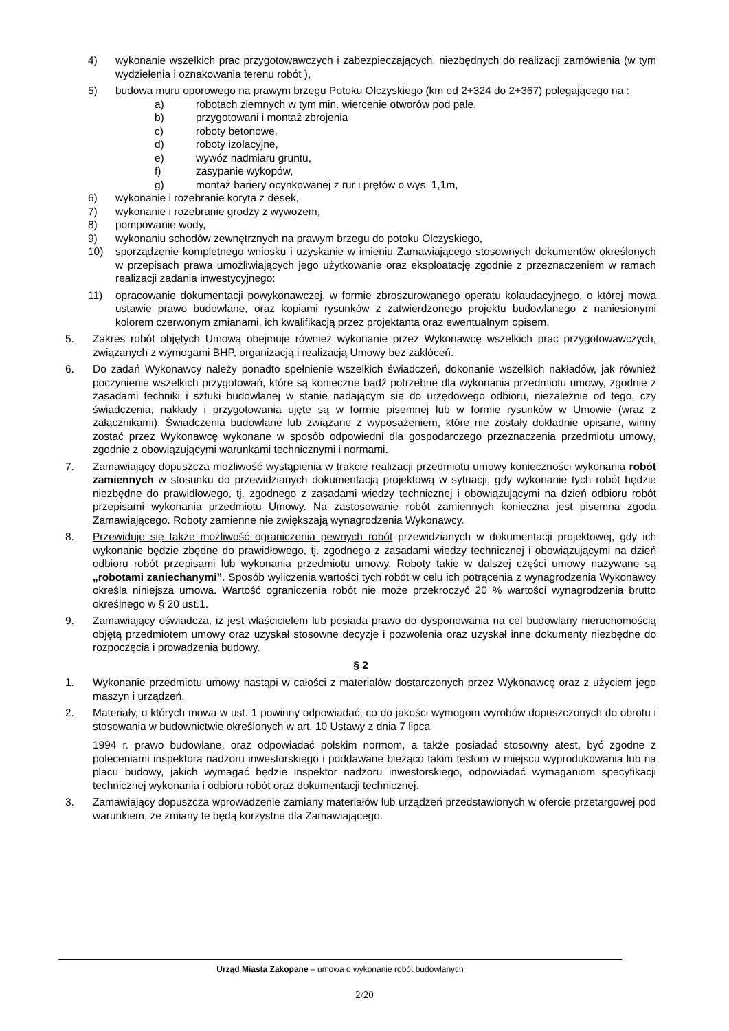4) wykonanie wszelkich prac przygotowawczych i zabezpieczających, niezbędnych do realizacji zamówienia (w tym wydzielenia i oznakowania terenu robót ),
5) budowa muru oporowego na prawym brzegu Potoku Olczyskiego (km od 2+324 do 2+367) polegającego na :
a) robotach ziemnych w tym min. wiercenie otworów pod pale,
b) przygotowani i montaż zbrojenia
c) roboty betonowe,
d) roboty izolacyjne,
e) wywóz nadmiaru gruntu,
f) zasypanie wykopów,
g) montaż bariery ocynkowanej z rur i prętów o wys. 1,1m,
6) wykonanie i rozebranie koryta z desek,
7) wykonanie i rozebranie grodzy z wywozem,
8) pompowanie wody,
9) wykonaniu schodów zewnętrznych na prawym brzegu do potoku Olczyskiego,
10) sporządzenie kompletnego wniosku i uzyskanie w imieniu Zamawiającego stosownych dokumentów określonych w przepisach prawa umożliwiających jego użytkowanie oraz eksploatację zgodnie z przeznaczeniem w ramach realizacji zadania inwestycyjnego:
11) opracowanie dokumentacji powykonawczej, w formie zbroszurowanego operatu kolaudacyjnego, o której mowa ustawie prawo budowlane, oraz kopiami rysunków z zatwierdzonego projektu budowlanego z naniesionymi kolorem czerwonym zmianami, ich kwalifikacją przez projektanta oraz ewentualnym opisem,
5. Zakres robót objętych Umową obejmuje również wykonanie przez Wykonawcę wszelkich prac przygotowawczych, związanych z wymogami BHP, organizacją i realizacją Umowy bez zakłóceń.
6. Do zadań Wykonawcy należy ponadto spełnienie wszelkich świadczeń, dokonanie wszelkich nakładów, jak również poczynienie wszelkich przygotowań, które są konieczne bądź potrzebne dla wykonania przedmiotu umowy, zgodnie z zasadami techniki i sztuki budowlanej w stanie nadającym się do urzędowego odbioru, niezależnie od tego, czy świadczenia, nakłady i przygotowania ujęte są w formie pisemnej lub w formie rysunków w Umowie (wraz z załącznikami). Świadczenia budowlane lub związane z wyposażeniem, które nie zostały dokładnie opisane, winny zostać przez Wykonawcę wykonane w sposób odpowiedni dla gospodarczego przeznaczenia przedmiotu umowy, zgodnie z obowiązującymi warunkami technicznymi i normami.
7. Zamawiający dopuszcza możliwość wystąpienia w trakcie realizacji przedmiotu umowy konieczności wykonania robót zamiennych w stosunku do przewidzianych dokumentacją projektową w sytuacji, gdy wykonanie tych robót będzie niezbędne do prawidłowego, tj. zgodnego z zasadami wiedzy technicznej i obowiązującymi na dzień odbioru robót przepisami wykonania przedmiotu Umowy. Na zastosowanie robót zamiennych konieczna jest pisemna zgoda Zamawiającego. Roboty zamienne nie zwiększają wynagrodzenia Wykonawcy.
8. Przewiduje się także możliwość ograniczenia pewnych robót przewidzianych w dokumentacji projektowej, gdy ich wykonanie będzie zbędne do prawidłowego, tj. zgodnego z zasadami wiedzy technicznej i obowiązującymi na dzień odbioru robót przepisami lub wykonania przedmiotu umowy. Roboty takie w dalszej części umowy nazywane są „robotami zaniechanymi”. Sposób wyliczenia wartości tych robót w celu ich potrącenia z wynagrodzenia Wykonawcy określa niniejsza umowa. Wartość ograniczenia robót nie może przekroczyć 20 % wartości wynagrodzenia brutto określnego w § 20 ust.1.
9. Zamawiający oświadcza, iż jest właścicielem lub posiada prawo do dysponowania na cel budowlany nieruchomością objętą przedmiotem umowy oraz uzyskał stosowne decyzje i pozwolenia oraz uzyskał inne dokumenty niezbędne do rozpoczęcia i prowadzenia budowy.
§ 2
1. Wykonanie przedmiotu umowy nastąpi w całości z materiałów dostarczonych przez Wykonawcę oraz z użyciem jego maszyn i urządzeń.
2. Materiały, o których mowa w ust. 1 powinny odpowiadać, co do jakości wymogom wyrobów dopuszczonych do obrotu i stosowania w budownictwie określonych w art. 10 Ustawy z dnia 7 lipca
1994 r. prawo budowlane, oraz odpowiadać polskim normom, a także posiadać stosowny atest, być zgodne z poleceniami inspektora nadzoru inwestorskiego i poddawane bieżąco takim testom w miejscu wyprodukowania lub na placu budowy, jakich wymagać będzie inspektor nadzoru inwestorskiego, odpowiadać wymaganiom specyfikacji technicznej wykonania i odbioru robót oraz dokumentacji technicznej.
3. Zamawiający dopuszcza wprowadzenie zamiany materiałów lub urządzeń przedstawionych w ofercie przetargowej pod warunkiem, że zmiany te będą korzystne dla Zamawiającego.
Urząd Miasta Zakopane – umowa o wykonanie robót budowlanych
2/20